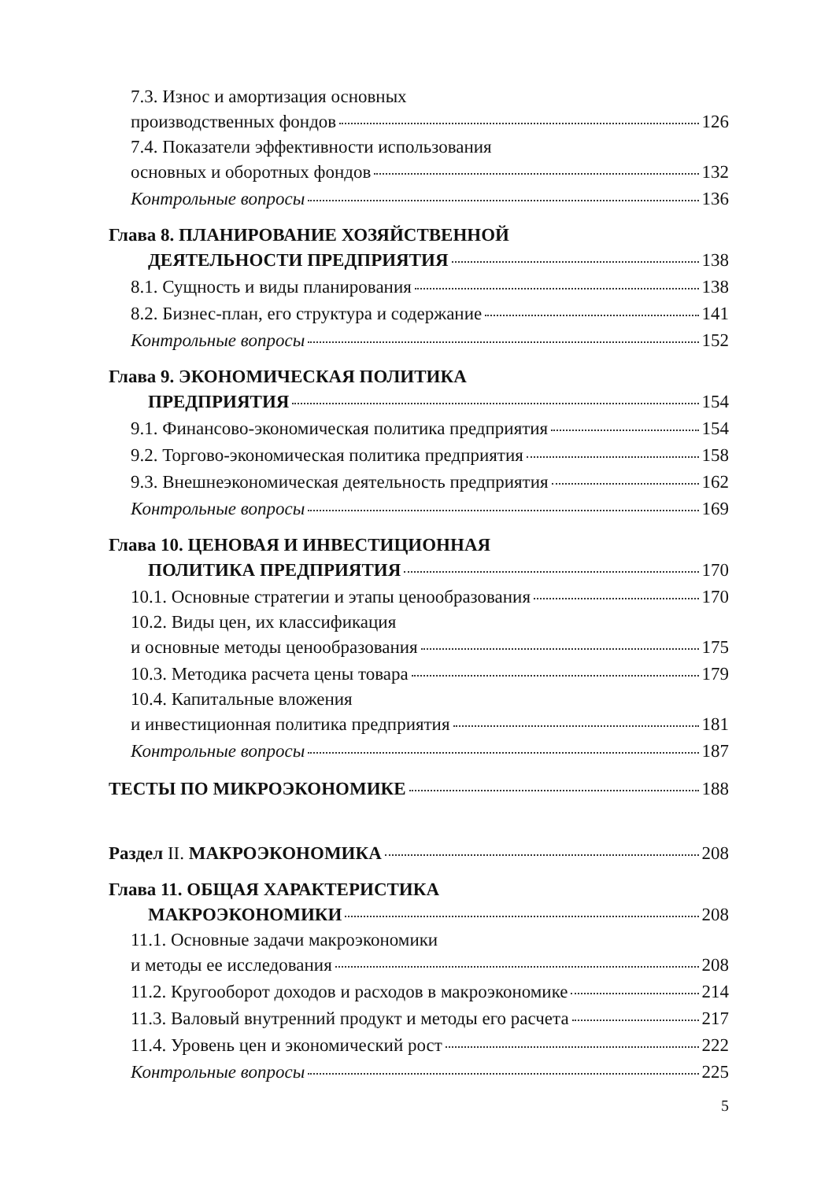7.3. Износ и амортизация основных
производственных фондов 126
7.4. Показатели эффективности использования
основных и оборотных фондов 132
Контрольные вопросы 136
Глава 8. ПЛАНИРОВАНИЕ ХОЗЯЙСТВЕННОЙ
ДЕЯТЕЛЬНОСТИ ПРЕДПРИЯТИЯ 138
8.1. Сущность и виды планирования 138
8.2. Бизнес-план, его структура и содержание 141
Контрольные вопросы 152
Глава 9. ЭКОНОМИЧЕСКАЯ ПОЛИТИКА
ПРЕДПРИЯТИЯ 154
9.1. Финансово-экономическая политика предприятия 154
9.2. Торгово-экономическая политика предприятия 158
9.3. Внешнеэкономическая деятельность предприятия 162
Контрольные вопросы 169
Глава 10. ЦЕНОВАЯ И ИНВЕСТИЦИОННАЯ
ПОЛИТИКА ПРЕДПРИЯТИЯ 170
10.1. Основные стратегии и этапы ценообразования 170
10.2. Виды цен, их классификация
и основные методы ценообразования 175
10.3. Методика расчета цены товара 179
10.4. Капитальные вложения
и инвестиционная политика предприятия 181
Контрольные вопросы 187
ТЕСТЫ ПО МИКРОЭКОНОМИКЕ 188
Раздел II. МАКРОЭКОНОМИКА 208
Глава 11. ОБЩАЯ ХАРАКТЕРИСТИКА
МАКРОЭКОНОМИКИ 208
11.1. Основные задачи макроэкономики
и методы ее исследования 208
11.2. Кругооборот доходов и расходов в макроэкономике 214
11.3. Валовый внутренний продукт и методы его расчета 217
11.4. Уровень цен и экономический рост 222
Контрольные вопросы 225
5